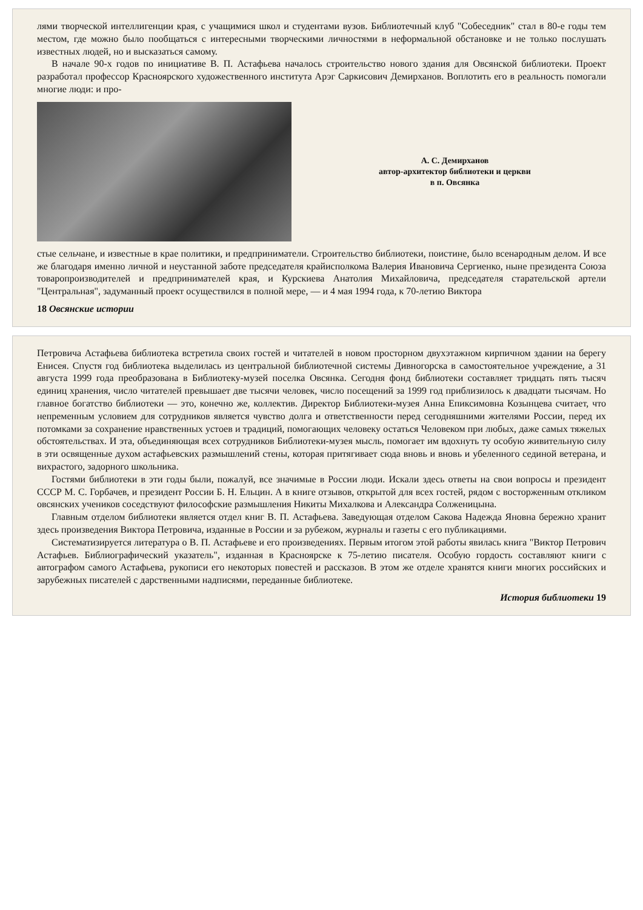лями творческой интеллигенции края, с учащимися школ и студентами вузов. Библиотечный клуб "Собеседник" стал в 80-е годы тем местом, где можно было пообщаться с интересными творческими личностями в неформальной обстановке и не только послушать известных людей, но и высказаться самому.
В начале 90-х годов по инициативе В. П. Астафьева началось строительство нового здания для Овсянской библиотеки. Проект разработал профессор Красноярского художественного института Арэг Саркисович Демирханов. Воплотить его в реальность помогали многие люди: и про-
А. С. Демирханов
автор-архитектор библиотеки и церкви
в п. Овсянка
стые сельчане, и известные в крае политики, и предприниматели. Строительство библиотеки, поистине, было всенародным делом. И все же благодаря именно личной и неустанной заботе председателя крайисполкома Валерия Ивановича Сергиенко, ныне президента Союза товаропроизводителей и предпринимателей края, и Курскиева Анатолия Михайловича, председателя старательской артели "Центральная", задуманный проект осуществился в полной мере, — и 4 мая 1994 года, к 70-летию Виктора
18 Овсянские истории
Петровича Астафьева библиотека встретила своих гостей и читателей в новом просторном двухэтажном кирпичном здании на берегу Енисея. Спустя год библиотека выделилась из центральной библиотечной системы Дивногорска в самостоятельное учреждение, а 31 августа 1999 года преобразована в Библиотеку-музей поселка Овсянка. Сегодня фонд библиотеки составляет тридцать пять тысяч единиц хранения, число читателей превышает две тысячи человек, число посещений за 1999 год приблизилось к двадцати тысячам. Но главное богатство библиотеки — это, конечно же, коллектив. Директор Библиотеки-музея Анна Епиксимовна Козынцева считает, что непременным условием для сотрудников является чувство долга и ответственности перед сегодняшними жителями России, перед их потомками за сохранение нравственных устоев и традиций, помогающих человеку остаться Человеком при любых, даже самых тяжелых обстоятельствах. И эта, объединяющая всех сотрудников Библиотеки-музея мысль, помогает им вдохнуть ту особую живительную силу в эти освященные духом астафьевских размышлений стены, которая притягивает сюда вновь и вновь и убеленного сединой ветерана, и вихрастого, задорного школьника.
Гостями библиотеки в эти годы были, пожалуй, все значимые в России люди. Искали здесь ответы на свои вопросы и президент СССР М. С. Горбачев, и президент России Б. Н. Ельцин. А в книге отзывов, открытой для всех гостей, рядом с восторженным откликом овсянских учеников соседствуют философские размышления Никиты Михалкова и Александра Солженицына.
Главным отделом библиотеки является отдел книг В. П. Астафьева. Заведующая отделом Сакова Надежда Яновна бережно хранит здесь произведения Виктора Петровича, изданные в России и за рубежом, журналы и газеты с его публикациями.
Систематизируется литература о В. П. Астафьеве и его произведениях. Первым итогом этой работы явилась книга "Виктор Петрович Астафьев. Библиографический указатель", изданная в Красноярске к 75-летию писателя. Особую гордость составляют книги с автографом самого Астафьева, рукописи его некоторых повестей и рассказов. В этом же отделе хранятся книги многих российских и зарубежных писателей с дарственными надписями, переданные библиотеке.
История библиотеки 19